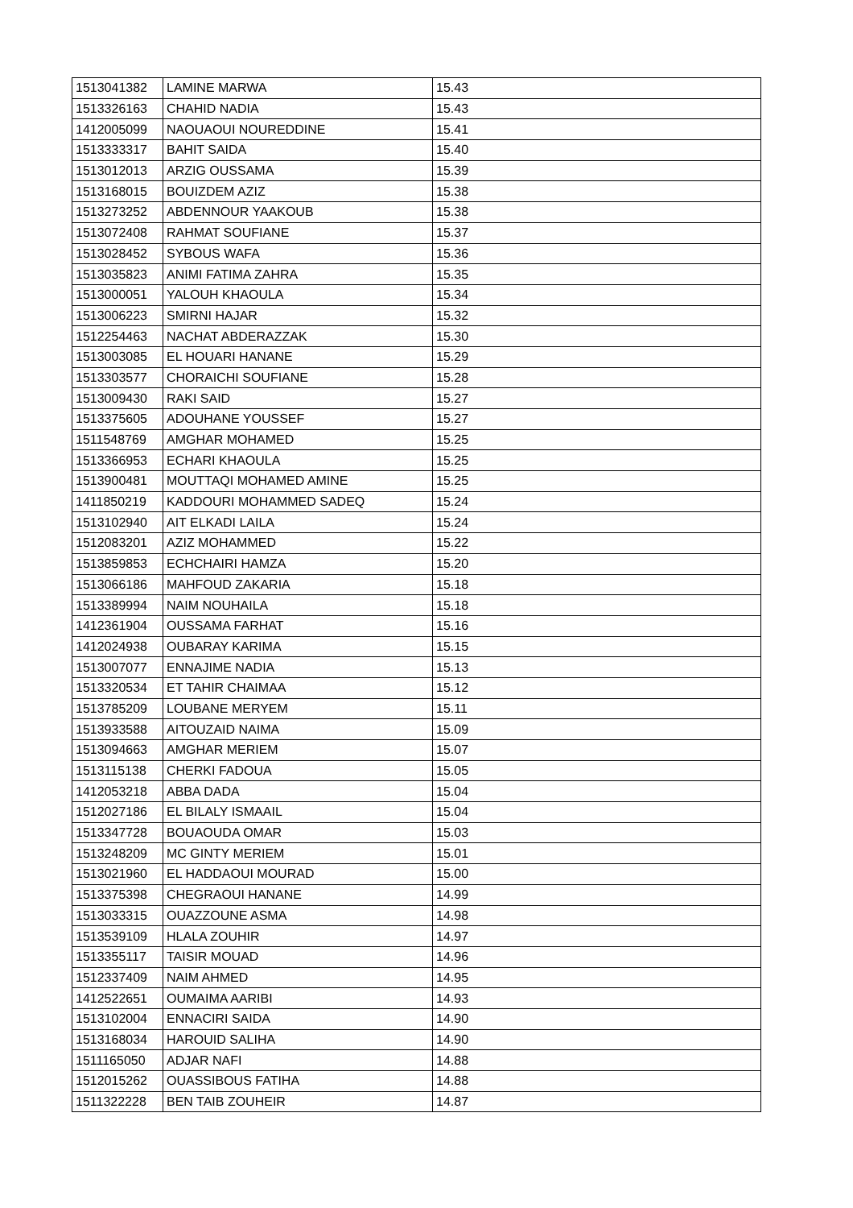| 1513041382 | LAMINE MARWA | 15.43 |
| 1513326163 | CHAHID NADIA | 15.43 |
| 1412005099 | NAOUAOUI NOUREDDINE | 15.41 |
| 1513333317 | BAHIT SAIDA | 15.40 |
| 1513012013 | ARZIG OUSSAMA | 15.39 |
| 1513168015 | BOUIZDEM AZIZ | 15.38 |
| 1513273252 | ABDENNOUR YAAKOUB | 15.38 |
| 1513072408 | RAHMAT SOUFIANE | 15.37 |
| 1513028452 | SYBOUS WAFA | 15.36 |
| 1513035823 | ANIMI FATIMA ZAHRA | 15.35 |
| 1513000051 | YALOUH KHAOULA | 15.34 |
| 1513006223 | SMIRNI HAJAR | 15.32 |
| 1512254463 | NACHAT ABDERAZZAK | 15.30 |
| 1513003085 | EL HOUARI HANANE | 15.29 |
| 1513303577 | CHORAICHI SOUFIANE | 15.28 |
| 1513009430 | RAKI SAID | 15.27 |
| 1513375605 | ADOUHANE YOUSSEF | 15.27 |
| 1511548769 | AMGHAR MOHAMED | 15.25 |
| 1513366953 | ECHARI KHAOULA | 15.25 |
| 1513900481 | MOUTTAQI MOHAMED AMINE | 15.25 |
| 1411850219 | KADDOURI MOHAMMED SADEQ | 15.24 |
| 1513102940 | AIT ELKADI LAILA | 15.24 |
| 1512083201 | AZIZ MOHAMMED | 15.22 |
| 1513859853 | ECHCHAIRI HAMZA | 15.20 |
| 1513066186 | MAHFOUD ZAKARIA | 15.18 |
| 1513389994 | NAIM NOUHAILA | 15.18 |
| 1412361904 | OUSSAMA FARHAT | 15.16 |
| 1412024938 | OUBARAY KARIMA | 15.15 |
| 1513007077 | ENNAJIME NADIA | 15.13 |
| 1513320534 | ET TAHIR CHAIMAA | 15.12 |
| 1513785209 | LOUBANE MERYEM | 15.11 |
| 1513933588 | AITOUZAID NAIMA | 15.09 |
| 1513094663 | AMGHAR MERIEM | 15.07 |
| 1513115138 | CHERKI FADOUA | 15.05 |
| 1412053218 | ABBA DADA | 15.04 |
| 1512027186 | EL BILALY ISMAAIL | 15.04 |
| 1513347728 | BOUAOUDA OMAR | 15.03 |
| 1513248209 | MC GINTY MERIEM | 15.01 |
| 1513021960 | EL HADDAOUI MOURAD | 15.00 |
| 1513375398 | CHEGRAOUI HANANE | 14.99 |
| 1513033315 | OUAZZOUNE ASMA | 14.98 |
| 1513539109 | HLALA ZOUHIR | 14.97 |
| 1513355117 | TAISIR MOUAD | 14.96 |
| 1512337409 | NAIM AHMED | 14.95 |
| 1412522651 | OUMAIMA AARIBI | 14.93 |
| 1513102004 | ENNACIRI SAIDA | 14.90 |
| 1513168034 | HAROUID SALIHA | 14.90 |
| 1511165050 | ADJAR NAFI | 14.88 |
| 1512015262 | OUASSIBOUS FATIHA | 14.88 |
| 1511322228 | BEN TAIB ZOUHEIR | 14.87 |